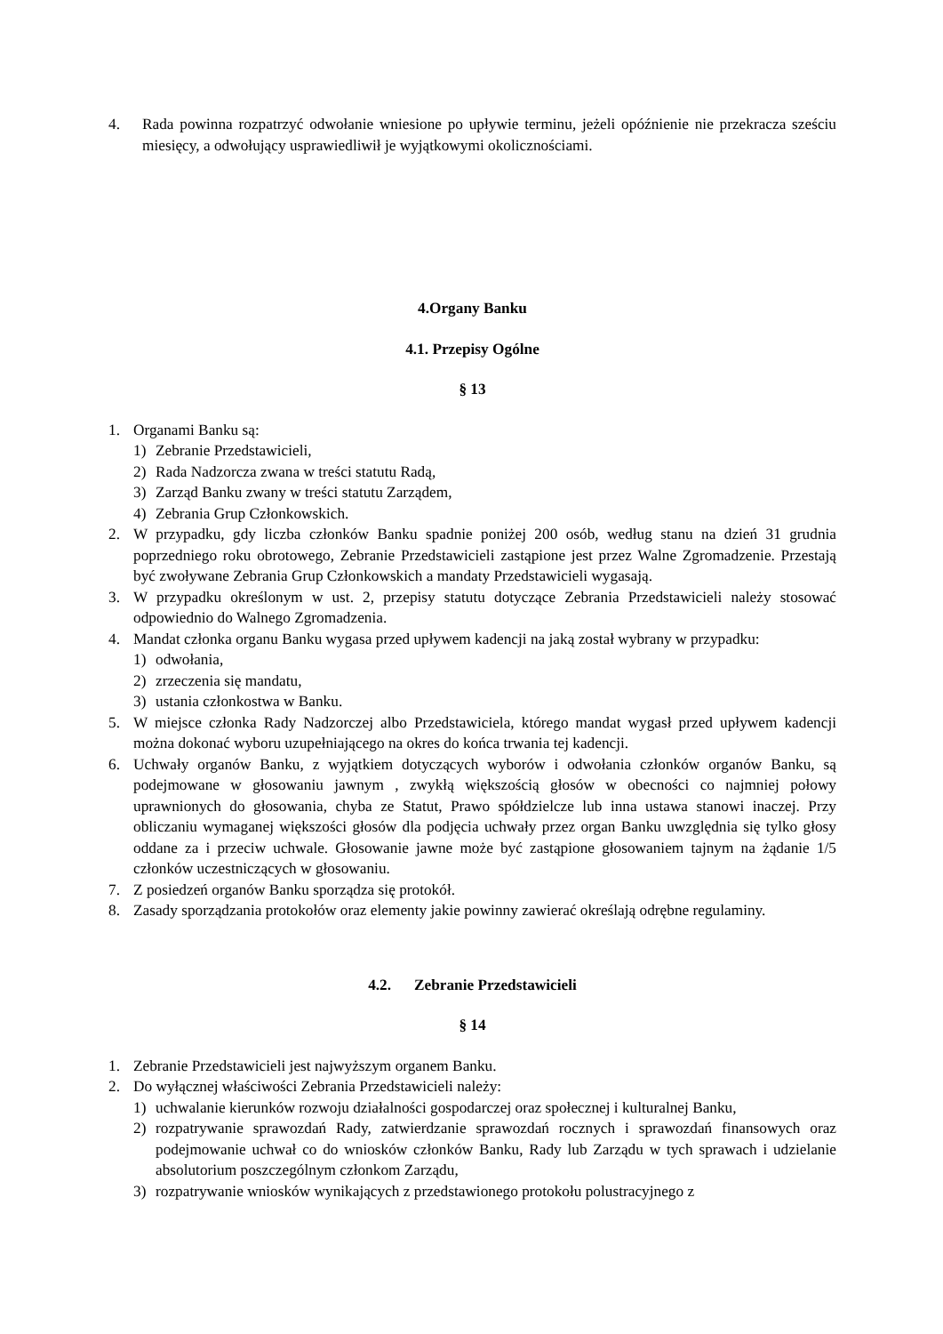4. Rada powinna rozpatrzyć odwołanie wniesione po upływie terminu, jeżeli opóźnienie nie przekracza sześciu miesięcy, a odwołujący usprawiedliwił je wyjątkowymi okolicznościami.
4.Organy Banku
4.1. Przepisy Ogólne
§ 13
1. Organami Banku są:
1) Zebranie Przedstawicieli,
2) Rada Nadzorcza zwana w treści statutu Radą,
3) Zarząd Banku zwany w treści statutu Zarządem,
4) Zebrania Grup Członkowskich.
2. W przypadku, gdy liczba członków Banku spadnie poniżej 200 osób, według stanu na dzień 31 grudnia poprzedniego roku obrotowego, Zebranie Przedstawicieli zastąpione jest przez Walne Zgromadzenie. Przestają być zwoływane Zebrania Grup Członkowskich a mandaty Przedstawicieli wygasają.
3. W przypadku określonym w ust. 2, przepisy statutu dotyczące Zebrania Przedstawicieli należy stosować odpowiednio do Walnego Zgromadzenia.
4. Mandat członka organu Banku wygasa przed upływem kadencji na jaką został wybrany w przypadku:
1) odwołania,
2) zrzeczenia się mandatu,
3) ustania członkostwa w Banku.
5. W miejsce członka Rady Nadzorczej albo Przedstawiciela, którego mandat wygasł przed upływem kadencji można dokonać wyboru uzupełniającego na okres do końca trwania tej kadencji.
6. Uchwały organów Banku, z wyjątkiem dotyczących wyborów i odwołania członków organów Banku, są podejmowane w głosowaniu jawnym , zwykłą większością głosów w obecności co najmniej połowy uprawnionych do głosowania, chyba ze Statut, Prawo spółdzielcze lub inna ustawa stanowi inaczej. Przy obliczaniu wymaganej większości głosów dla podjęcia uchwały przez organ Banku uwzględnia się tylko głosy oddane za i przeciw uchwale. Głosowanie jawne może być zastąpione głosowaniem tajnym na żądanie 1/5 członków uczestniczących w głosowaniu.
7. Z posiedzeń organów Banku sporządza się protokół.
8. Zasady sporządzania protokołów oraz elementy jakie powinny zawierać określają odrębne regulaminy.
4.2. Zebranie Przedstawicieli
§ 14
1. Zebranie Przedstawicieli jest najwyższym organem Banku.
2. Do wyłącznej właściwości Zebrania Przedstawicieli należy:
1) uchwalanie kierunków rozwoju działalności gospodarczej oraz społecznej i kulturalnej Banku,
2) rozpatrywanie sprawozdań Rady, zatwierdzanie sprawozdań rocznych i sprawozdań finansowych oraz podejmowanie uchwał co do wniosków członków Banku, Rady lub Zarządu w tych sprawach i udzielanie absolutorium poszczególnym członkom Zarządu,
3) rozpatrywanie wniosków wynikających z przedstawionego protokołu polustracyjnego z